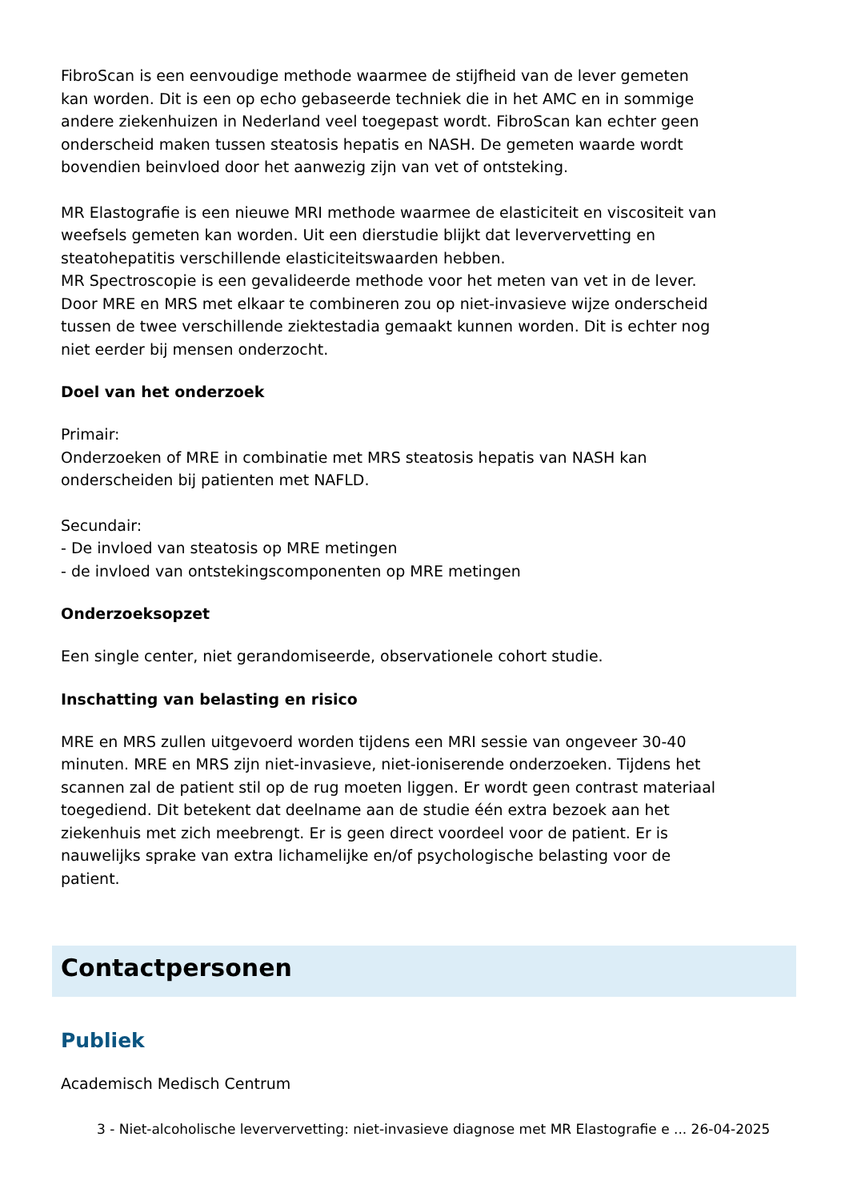FibroScan is een eenvoudige methode waarmee de stijfheid van de lever gemeten kan worden. Dit is een op echo gebaseerde techniek die in het AMC en in sommige andere ziekenhuizen in Nederland veel toegepast wordt. FibroScan kan echter geen onderscheid maken tussen steatosis hepatis en NASH. De gemeten waarde wordt bovendien beinvloed door het aanwezig zijn van vet of ontsteking.
MR Elastografie is een nieuwe MRI methode waarmee de elasticiteit en viscositeit van weefsels gemeten kan worden. Uit een dierstudie blijkt dat leververvetting en steatohepatitis verschillende elasticiteitswaarden hebben.
MR Spectroscopie is een gevalideerde methode voor het meten van vet in de lever. Door MRE en MRS met elkaar te combineren zou op niet-invasieve wijze onderscheid tussen de twee verschillende ziektestadia gemaakt kunnen worden. Dit is echter nog niet eerder bij mensen onderzocht.
Doel van het onderzoek
Primair:
Onderzoeken of MRE in combinatie met MRS steatosis hepatis van NASH kan onderscheiden bij patienten met NAFLD.
Secundair:
- De invloed van steatosis op MRE metingen
- de invloed van ontstekingscomponenten op MRE metingen
Onderzoeksopzet
Een single center, niet gerandomiseerde, observationele cohort studie.
Inschatting van belasting en risico
MRE en MRS zullen uitgevoerd worden tijdens een MRI sessie van ongeveer 30-40 minuten. MRE en MRS zijn niet-invasieve, niet-ioniserende onderzoeken. Tijdens het scannen zal de patient stil op de rug moeten liggen. Er wordt geen contrast materiaal toegediend. Dit betekent dat deelname aan de studie één extra bezoek aan het ziekenhuis met zich meebrengt. Er is geen direct voordeel voor de patient. Er is nauwelijks sprake van extra lichamelijke en/of psychologische belasting voor de patient.
Contactpersonen
Publiek
Academisch Medisch Centrum
3 - Niet-alcoholische leververvetting: niet-invasieve diagnose met MR Elastografie e ... 26-04-2025